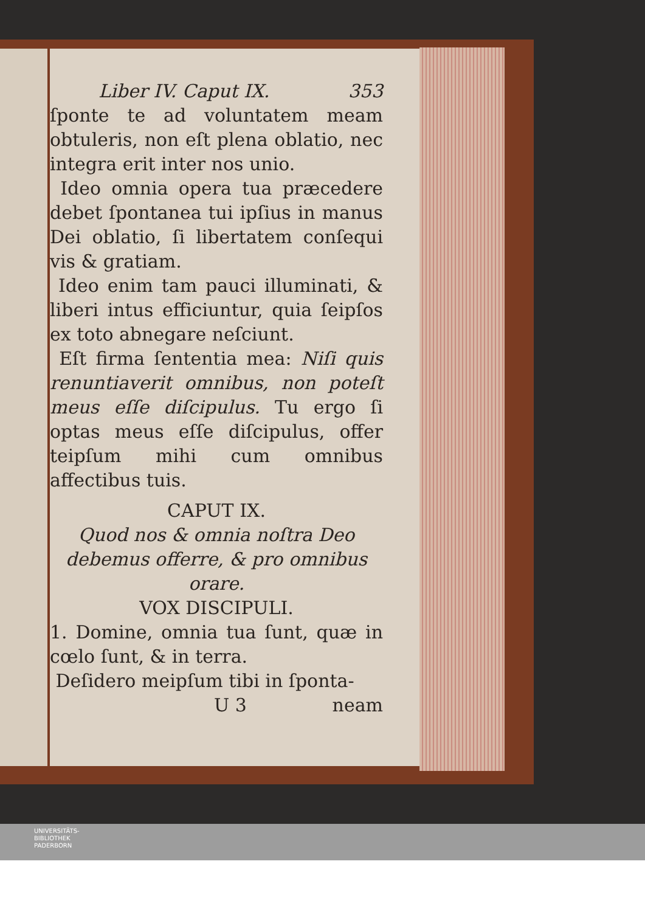Liber IV. Caput IX. 353
ſponte te ad voluntatem meam obtuleris, non eſt plena oblatio, nec integra erit inter nos unio.
Ideo omnia opera tua præcedere debet ſpontanea tui ipſius in manus Dei oblatio, ſi libertatem conſequi vis & gratiam.
Ideo enim tam pauci illuminati, & liberi intus efficiuntur, quia ſeipſos ex toto abnegare neſciunt.
Eſt firma ſententia mea: Niſi quis renuntiaverit omnibus, non poteſt meus eſſe diſcipulus. Tu ergo ſi optas meus eſſe diſcipulus, offer teipſum mihi cum omnibus affectibus tuis.
CAPUT IX.
Quod nos & omnia noſtra Deo debemus offerre, & pro omnibus orare.
VOX DISCIPULI.
1. Domine, omnia tua ſunt, quæ in cœlo ſunt, & in terra.
Deſidero meipſum tibi in ſponta-
U 3 neam
UNIVERSITÄTS-
BIBLIOTHEK
PADERBORN